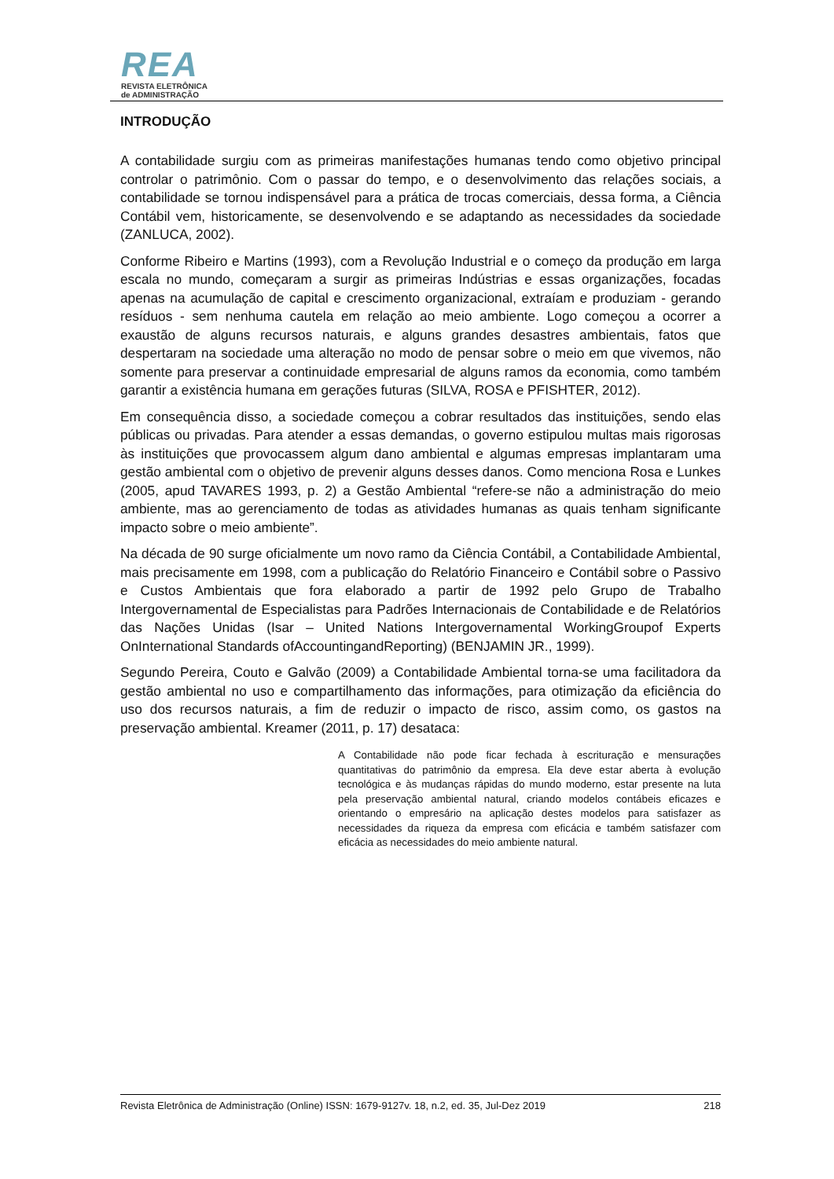REA
REVISTA ELETRÔNICA
de ADMINISTRAÇÃO
INTRODUÇÃO
A contabilidade surgiu com as primeiras manifestações humanas tendo como objetivo principal controlar o patrimônio. Com o passar do tempo, e o desenvolvimento das relações sociais, a contabilidade se tornou indispensável para a prática de trocas comerciais, dessa forma, a Ciência Contábil vem, historicamente, se desenvolvendo e se adaptando as necessidades da sociedade (ZANLUCA, 2002).
Conforme Ribeiro e Martins (1993), com a Revolução Industrial e o começo da produção em larga escala no mundo, começaram a surgir as primeiras Indústrias e essas organizações, focadas apenas na acumulação de capital e crescimento organizacional, extraíam e produziam - gerando resíduos - sem nenhuma cautela em relação ao meio ambiente. Logo começou a ocorrer a exaustão de alguns recursos naturais, e alguns grandes desastres ambientais, fatos que despertaram na sociedade uma alteração no modo de pensar sobre o meio em que vivemos, não somente para preservar a continuidade empresarial de alguns ramos da economia, como também garantir a existência humana em gerações futuras (SILVA, ROSA e PFISHTER, 2012).
Em consequência disso, a sociedade começou a cobrar resultados das instituições, sendo elas públicas ou privadas. Para atender a essas demandas, o governo estipulou multas mais rigorosas às instituições que provocassem algum dano ambiental e algumas empresas implantaram uma gestão ambiental com o objetivo de prevenir alguns desses danos. Como menciona Rosa e Lunkes (2005, apud TAVARES 1993, p. 2) a Gestão Ambiental “refere-se não a administração do meio ambiente, mas ao gerenciamento de todas as atividades humanas as quais tenham significante impacto sobre o meio ambiente”.
Na década de 90 surge oficialmente um novo ramo da Ciência Contábil, a Contabilidade Ambiental, mais precisamente em 1998, com a publicação do Relatório Financeiro e Contábil sobre o Passivo e Custos Ambientais que fora elaborado a partir de 1992 pelo Grupo de Trabalho Intergovernamental de Especialistas para Padrões Internacionais de Contabilidade e de Relatórios das Nações Unidas (Isar – United Nations Intergovernamental WorkingGroupof Experts OnInternational Standards ofAccountingandReporting) (BENJAMIN JR., 1999).
Segundo Pereira, Couto e Galvão (2009) a Contabilidade Ambiental torna-se uma facilitadora da gestão ambiental no uso e compartilhamento das informações, para otimização da eficiência do uso dos recursos naturais, a fim de reduzir o impacto de risco, assim como, os gastos na preservação ambiental. Kreamer (2011, p. 17) desataca:
A Contabilidade não pode ficar fechada à escrituração e mensurações quantitativas do patrimônio da empresa. Ela deve estar aberta à evolução tecnológica e às mudanças rápidas do mundo moderno, estar presente na luta pela preservação ambiental natural, criando modelos contábeis eficazes e orientando o empresário na aplicação destes modelos para satisfazer as necessidades da riqueza da empresa com eficácia e também satisfazer com eficácia as necessidades do meio ambiente natural.
Revista Eletrônica de Administração (Online) ISSN: 1679-9127v. 18, n.2, ed. 35, Jul-Dez 2019 218